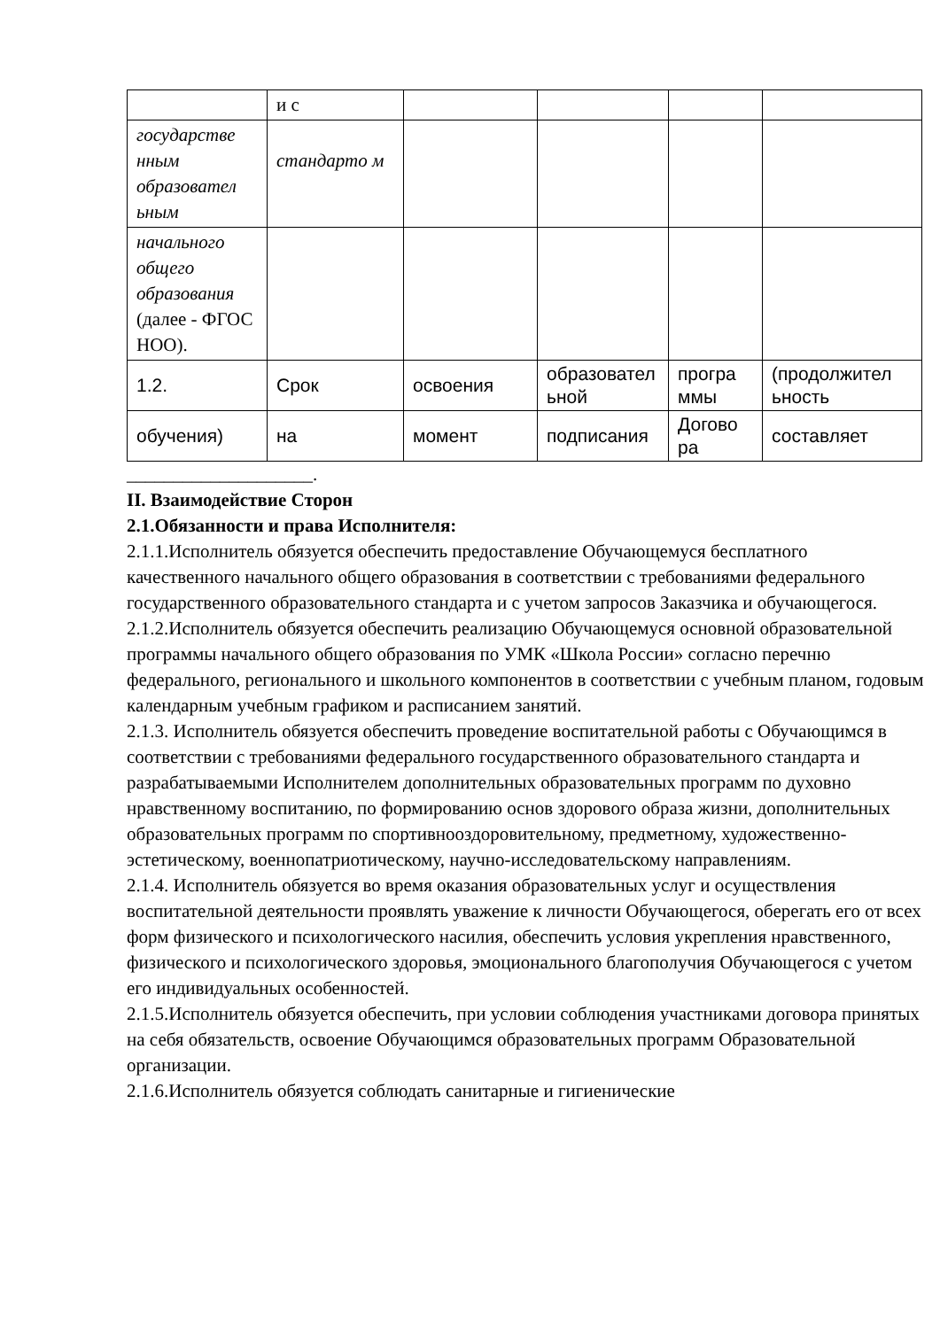| | и с | | | | |
| государстве нным образовател ьным | стандарто м | | | | |
| начального общего образования (далее - ФГОС НОО). | | | | | |
| 1.2. | Срок | освоения | образовател ьной | програ ммы | (продолжител ьность |
| обучения) | на | момент | подписания | Догово ра | составляет |
____________________.
II. Взаимодействие Сторон
2.1.Обязанности и права Исполнителя:
2.1.1.Исполнитель обязуется обеспечить предоставление Обучающемуся бесплатного качественного начального общего образования в соответствии с требованиями федерального государственного образовательного стандарта и с учетом запросов Заказчика и обучающегося.
2.1.2.Исполнитель обязуется обеспечить реализацию Обучающемуся основной образовательной программы начального общего образования по УМК «Школа России» согласно перечню федерального, регионального и школьного компонентов в соответствии с учебным планом, годовым календарным учебным графиком и расписанием занятий.
2.1.3. Исполнитель обязуется обеспечить проведение воспитательной работы с Обучающимся в соответствии с требованиями федерального государственного образовательного стандарта и разрабатываемыми Исполнителем дополнительных образовательных программ по духовно нравственному воспитанию, по формированию основ здорового образа жизни, дополнительных образовательных программ по спортивнооздоровительному, предметному, художественно-эстетическому, военнопатриотическому, научно-исследовательскому направлениям.
2.1.4. Исполнитель обязуется во время оказания образовательных услуг и осуществления воспитательной деятельности проявлять уважение к личности Обучающегося, оберегать его от всех форм физического и психологического насилия, обеспечить условия укрепления нравственного, физического и психологического здоровья, эмоционального благополучия Обучающегося с учетом его индивидуальных особенностей.
2.1.5.Исполнитель обязуется обеспечить, при условии соблюдения участниками договора принятых на себя обязательств, освоение Обучающимся образовательных программ Образовательной организации.
2.1.6.Исполнитель обязуется соблюдать санитарные и гигиенические